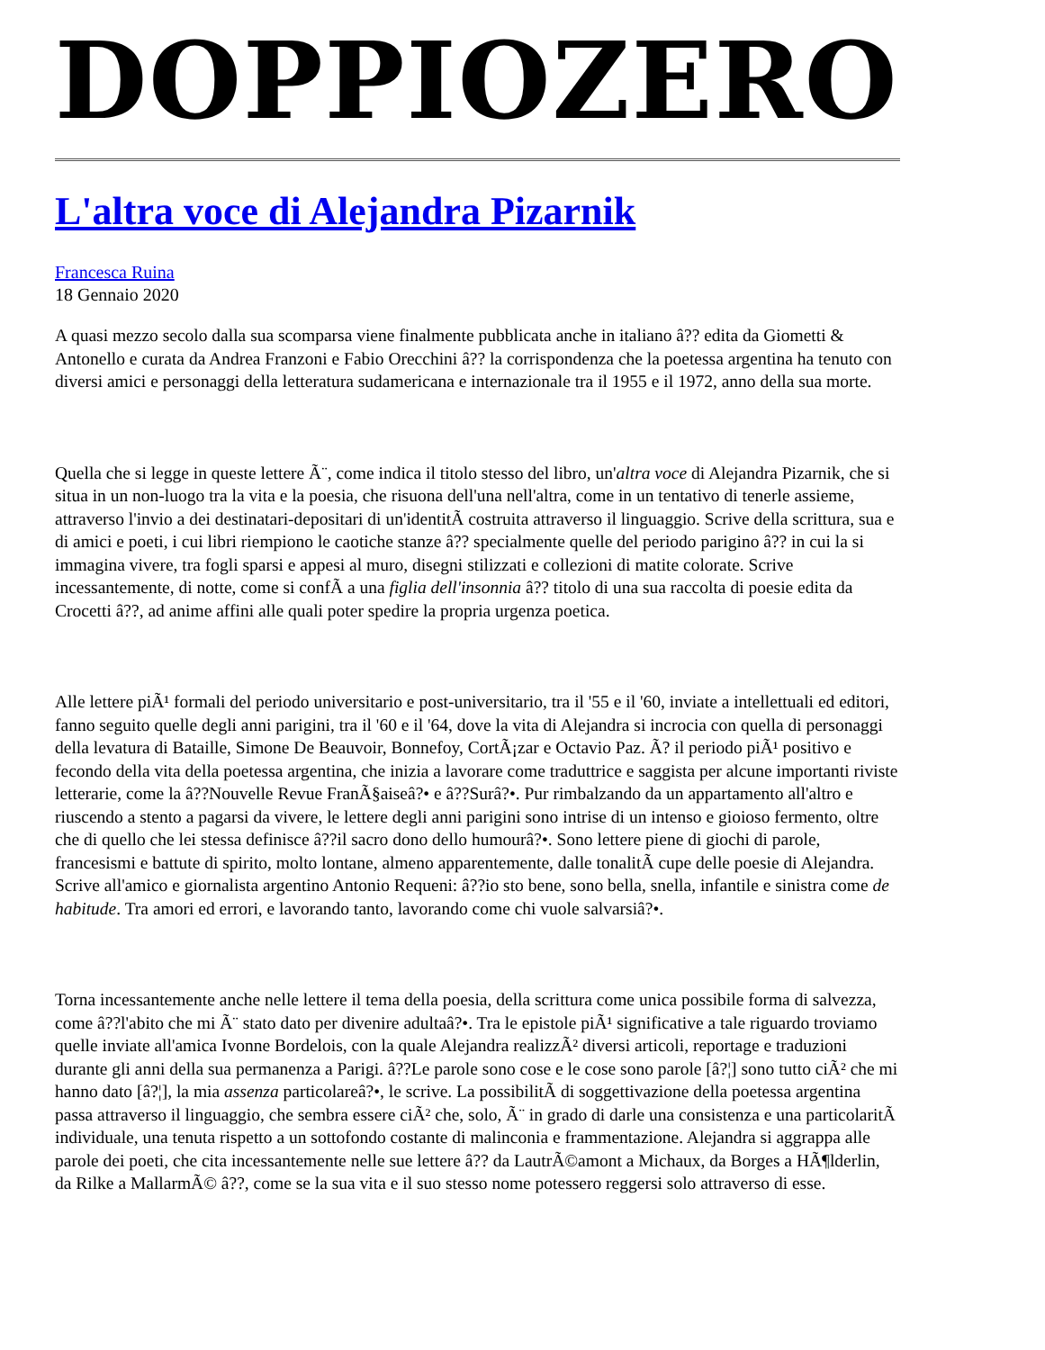DOPPIOZERO
L'altra voce di Alejandra Pizarnik
Francesca Ruina
18 Gennaio 2020
A quasi mezzo secolo dalla sua scomparsa viene finalmente pubblicata anche in italiano â?? edita da Giometti & Antonello e curata da Andrea Franzoni e Fabio Orecchini â?? la corrispondenza che la poetessa argentina ha tenuto con diversi amici e personaggi della letteratura sudamericana e internazionale tra il 1955 e il 1972, anno della sua morte.
Quella che si legge in queste lettere Ã¨, come indica il titolo stesso del libro, un'altra voce di Alejandra Pizarnik, che si situa in un non-luogo tra la vita e la poesia, che risuona dell'una nell'altra, come in un tentativo di tenerle assieme, attraverso l'invio a dei destinatari-depositari di un'identitÃ costruita attraverso il linguaggio. Scrive della scrittura, sua e di amici e poeti, i cui libri riempiono le caotiche stanze â?? specialmente quelle del periodo parigino â?? in cui la si immagina vivere, tra fogli sparsi e appesi al muro, disegni stilizzati e collezioni di matite colorate. Scrive incessantemente, di notte, come si confÃ a una figlia dell'insonnia â?? titolo di una sua raccolta di poesie edita da Crocetti â??, ad anime affini alle quali poter spedire la propria urgenza poetica.
Alle lettere piÃ¹ formali del periodo universitario e post-universitario, tra il '55 e il '60, inviate a intellettuali ed editori, fanno seguito quelle degli anni parigini, tra il '60 e il '64, dove la vita di Alejandra si incrocia con quella di personaggi della levatura di Bataille, Simone De Beauvoir, Bonnefoy, CortÃ¡zar e Octavio Paz. Ã? il periodo piÃ¹ positivo e fecondo della vita della poetessa argentina, che inizia a lavorare come traduttrice e saggista per alcune importanti riviste letterarie, come la â??Nouvelle Revue FranÃ§aiseâ?• e â??Surâ?•. Pur rimbalzando da un appartamento all'altro e riuscendo a stento a pagarsi da vivere, le lettere degli anni parigini sono intrise di un intenso e gioioso fermento, oltre che di quello che lei stessa definisce â??il sacro dono dello humourâ?•. Sono lettere piene di giochi di parole, francesismi e battute di spirito, molto lontane, almeno apparentemente, dalle tonalitÃ cupe delle poesie di Alejandra. Scrive all'amico e giornalista argentino Antonio Requeni: â??io sto bene, sono bella, snella, infantile e sinistra come de habitude. Tra amori ed errori, e lavorando tanto, lavorando come chi vuole salvarsiâ?•.
Torna incessantemente anche nelle lettere il tema della poesia, della scrittura come unica possibile forma di salvezza, come â??l'abito che mi Ã¨ stato dato per divenire adultaâ?•. Tra le epistole piÃ¹ significative a tale riguardo troviamo quelle inviate all'amica Ivonne Bordelois, con la quale Alejandra realizzÃ² diversi articoli, reportage e traduzioni durante gli anni della sua permanenza a Parigi. â??Le parole sono cose e le cose sono parole [â?¦] sono tutto ciÃ² che mi hanno dato [â?¦], la mia assenza particolareâ?•, le scrive. La possibilitÃ di soggettivazione della poetessa argentina passa attraverso il linguaggio, che sembra essere ciÃ² che, solo, Ã¨ in grado di darle una consistenza e una particolaritÃ individuale, una tenuta rispetto a un sottofondo costante di malinconia e frammentazione. Alejandra si aggrappa alle parole dei poeti, che cita incessantemente nelle sue lettere â?? da LautrÃ©amont a Michaux, da Borges a HÃ¶lderlin, da Rilke a MallarmÃ© â??, come se la sua vita e il suo stesso nome potessero reggersi solo attraverso di esse.